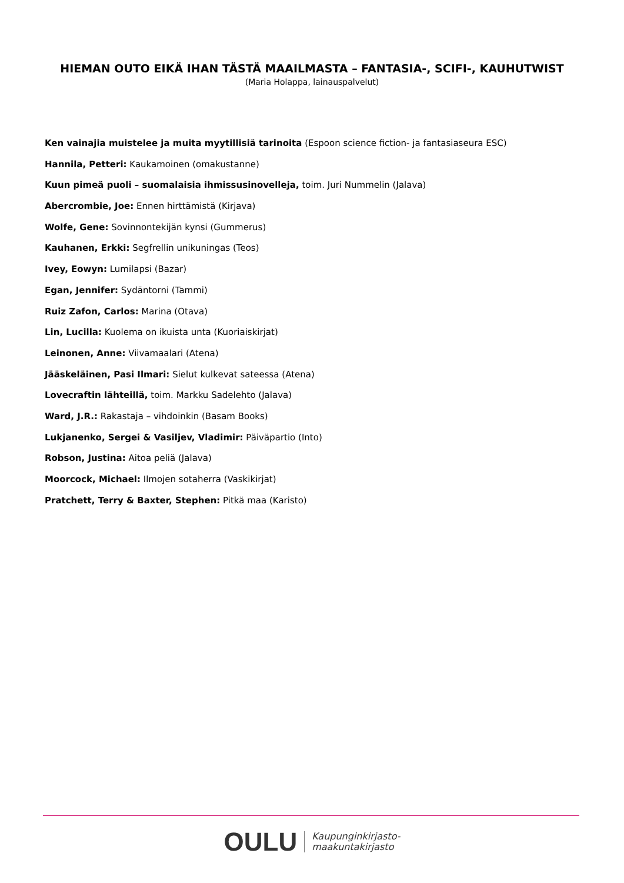HIEMAN OUTO EIKÄ IHAN TÄSTÄ MAAILMASTA – FANTASIA-, SCIFI-, KAUHUTWIST
(Maria Holappa, lainauspalvelut)
Ken vainajia muistelee ja muita myytillisiä tarinoita (Espoon science fiction- ja fantasiaseura ESC)
Hannila, Petteri: Kaukamoinen (omakustanne)
Kuun pimeä puoli – suomalaisia ihmissusinovelleja, toim. Juri Nummelin (Jalava)
Abercrombie, Joe: Ennen hirttämistä (Kirjava)
Wolfe, Gene: Sovinnontekijän kynsi (Gummerus)
Kauhanen, Erkki: Segfrellin unikuningas (Teos)
Ivey, Eowyn: Lumilapsi (Bazar)
Egan, Jennifer: Sydäntorni (Tammi)
Ruiz Zafon, Carlos: Marina (Otava)
Lin, Lucilla: Kuolema on ikuista unta (Kuoriaiskirjat)
Leinonen, Anne: Viivamaalari (Atena)
Jääskeläinen, Pasi Ilmari: Sielut kulkevat sateessa (Atena)
Lovecraftin lähteillä, toim. Markku Sadelehto (Jalava)
Ward, J.R.: Rakastaja – vihdoinkin (Basam Books)
Lukjanenko, Sergei & Vasiljev, Vladimir: Päiväpartio (Into)
Robson, Justina: Aitoa peliä (Jalava)
Moorcock, Michael: Ilmojen sotaherra (Vaskikirjat)
Pratchett, Terry & Baxter, Stephen: Pitkä maa (Karisto)
OULU Kaupunginkirjasto-
maakuntakirjasto